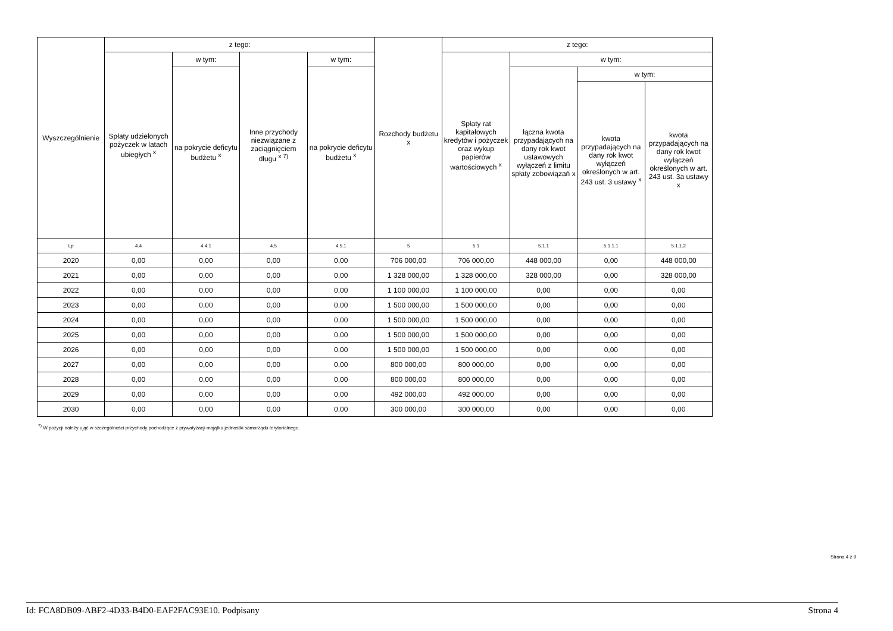| Wyszczególnienie | z tego: | | | | Rozchody budżetu x | z tego: | | | |
| --- | --- | --- | --- | --- | --- | --- | --- | --- | --- |
| | Spłaty udzielonych pożyczek w latach ubiegłych <sup>x</sup> | w tym: | Inne przychody niezwiązane z zaciągnięciem długu <sup>x 7)</sup> | w tym: | | Spłaty rat kapitałowych kredytów i pożyczek oraz wykup papierów wartościowych <sup>x</sup> | w tym: | | |
| | | na pokrycie deficytu budżetu <sup>x</sup> | | na pokrycie deficytu budżetu <sup>x</sup> | | | łączna kwota przypadających na dany rok kwot ustawowych wyłączeń z limitu spłaty zobowiązań x | w tym: | |
| | | | | | | | | kwota przypadających na dany rok kwot wyłączeń określonych w art. 243 ust. 3 ustawy <sup>x</sup> | kwota przypadających na dany rok kwot wyłączeń określonych w art. 243 ust. 3a ustawy x |
| Lp | 4.4 | 4.4.1 | 4.5 | 4.5.1 | 5 | 5.1 | 5.1.1 | 5.1.1.1 | 5.1.1.2 |
| 2020 | 0,00 | 0,00 | 0,00 | 0,00 | 706 000,00 | 706 000,00 | 448 000,00 | 0,00 | 448 000,00 |
| 2021 | 0,00 | 0,00 | 0,00 | 0,00 | 1 328 000,00 | 1 328 000,00 | 328 000,00 | 0,00 | 328 000,00 |
| 2022 | 0,00 | 0,00 | 0,00 | 0,00 | 1 100 000,00 | 1 100 000,00 | 0,00 | 0,00 | 0,00 |
| 2023 | 0,00 | 0,00 | 0,00 | 0,00 | 1 500 000,00 | 1 500 000,00 | 0,00 | 0,00 | 0,00 |
| 2024 | 0,00 | 0,00 | 0,00 | 0,00 | 1 500 000,00 | 1 500 000,00 | 0,00 | 0,00 | 0,00 |
| 2025 | 0,00 | 0,00 | 0,00 | 0,00 | 1 500 000,00 | 1 500 000,00 | 0,00 | 0,00 | 0,00 |
| 2026 | 0,00 | 0,00 | 0,00 | 0,00 | 1 500 000,00 | 1 500 000,00 | 0,00 | 0,00 | 0,00 |
| 2027 | 0,00 | 0,00 | 0,00 | 0,00 | 800 000,00 | 800 000,00 | 0,00 | 0,00 | 0,00 |
| 2028 | 0,00 | 0,00 | 0,00 | 0,00 | 800 000,00 | 800 000,00 | 0,00 | 0,00 | 0,00 |
| 2029 | 0,00 | 0,00 | 0,00 | 0,00 | 492 000,00 | 492 000,00 | 0,00 | 0,00 | 0,00 |
| 2030 | 0,00 | 0,00 | 0,00 | 0,00 | 300 000,00 | 300 000,00 | 0,00 | 0,00 | 0,00 |
<sup>7)</sup> W pozycji należy ująć w szczególności przychody pochodzące z prywatyzacji majątku jednostki samorządu terytorialnego.
Strona 4 z 9
Id: FCA8DB09-ABF2-4D33-B4D0-EAF2FAC93E10. Podpisany Strona 4